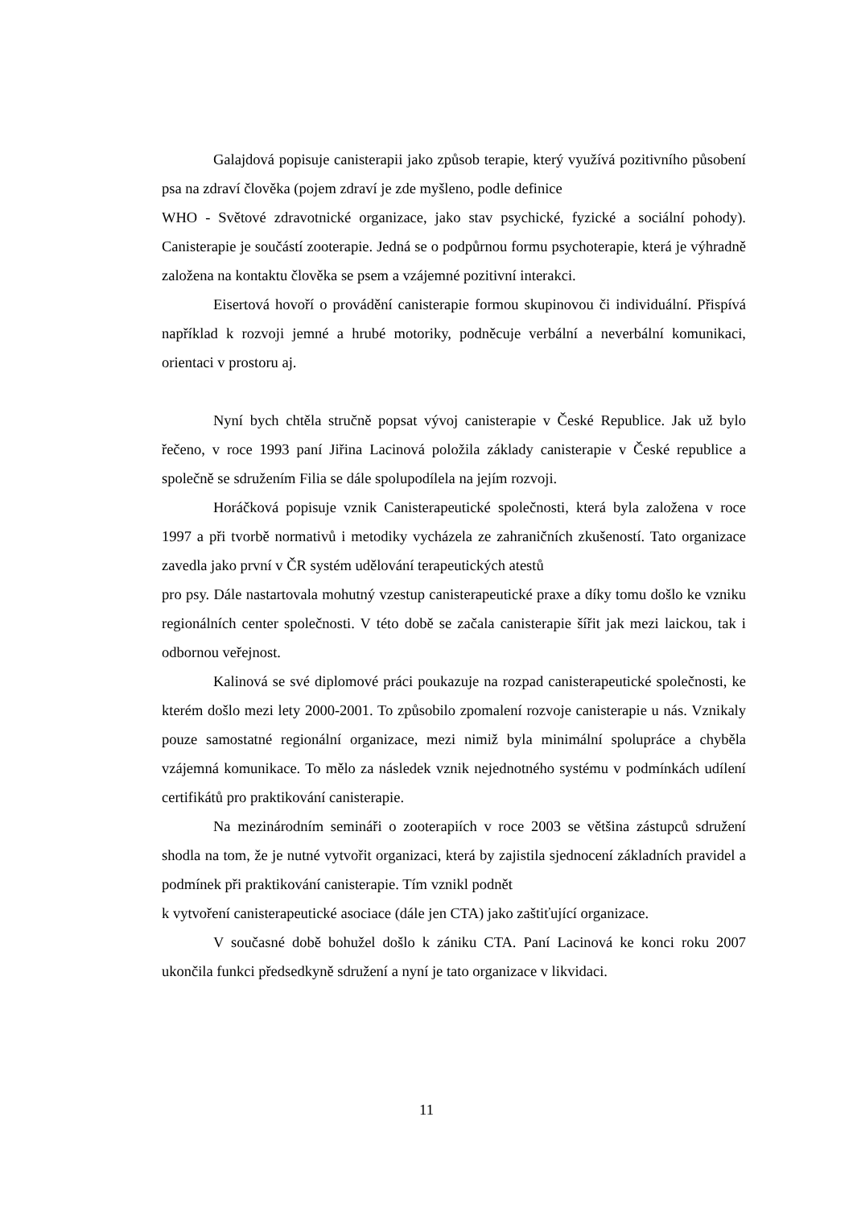Galajdová popisuje canisterapii jako způsob terapie, který využívá pozitivního působení psa na zdraví člověka (pojem zdraví je zde myšleno, podle definice
WHO - Světové zdravotnické organizace, jako stav psychické, fyzické a sociální pohody). Canisterapie je součástí zooterapie. Jedná se o podpůrnou formu psychoterapie, která je výhradně založena na kontaktu člověka se psem a vzájemné pozitivní interakci.
Eisertová hovoří o provádění canisterapie formou skupinovou či individuální. Přispívá například k rozvoji jemné a hrubé motoriky, podněcuje verbální a neverbální komunikaci, orientaci v prostoru aj.
Nyní bych chtěla stručně popsat vývoj canisterapie v České Republice. Jak už bylo řečeno, v roce 1993 paní Jiřina Lacinová položila základy canisterapie v České republice a společně se sdružením Filia se dále spolupodílela na jejím rozvoji.
Horáčková popisuje vznik Canisterapeutické společnosti, která byla založena v roce 1997 a při tvorbě normativů i metodiky vycházela ze zahraničních zkušeností. Tato organizace zavedla jako první v ČR systém udělování terapeutických atestů
pro psy. Dále nastartovala mohutný vzestup canisterapeutické praxe a díky tomu došlo ke vzniku regionálních center společnosti. V této době se začala canisterapie šířit jak mezi laickou, tak i odbornou veřejnost.
Kalinová se své diplomové práci poukazuje na rozpad canisterapeutické společnosti, ke kterém došlo mezi lety 2000-2001. To způsobilo zpomalení rozvoje canisterapie u nás. Vznikaly pouze samostatné regionální organizace, mezi nimiž byla minimální spolupráce a chyběla vzájemná komunikace. To mělo za následek vznik nejednotného systému v podmínkách udílení certifikátů pro praktikování canisterapie.
Na mezinárodním semináři o zooterapiích v roce 2003 se většina zástupců sdružení shodla na tom, že je nutné vytvořit organizaci, která by zajistila sjednocení základních pravidel a podmínek při praktikování canisterapie. Tím vznikl podnět
k vytvoření canisterapeutické asociace (dále jen CTA) jako zaštiťující organizace.
V současné době bohužel došlo k zániku CTA. Paní Lacinová ke konci roku 2007 ukončila funkci předsedkyně sdružení a nyní je tato organizace v likvidaci.
11